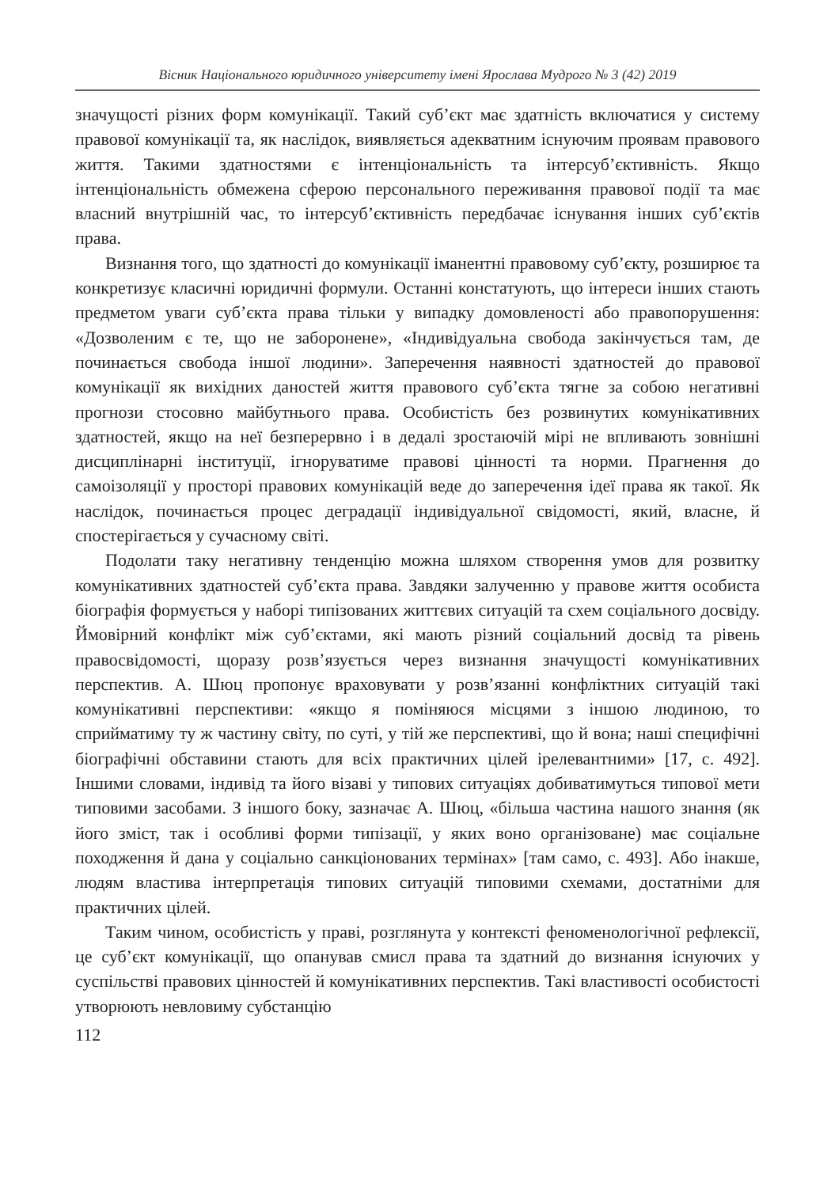Вісник Національного юридичного університету імені Ярослава Мудрого № 3 (42) 2019
значущості різних форм комунікації. Такий суб’єкт має здатність включатися у систему правової комунікації та, як наслідок, виявляється адекватним існуючим проявам правового життя. Такими здатностями є інтенціональність та інтерсуб’єктивність. Якщо інтенціональність обмежена сферою персонального переживання правової події та має власний внутрішній час, то інтерсуб’єктивність передбачає існування інших суб’єктів права.
Визнання того, що здатності до комунікації іманентні правовому суб’єкту, розширює та конкретизує класичні юридичні формули. Останні констатують, що інтереси інших стають предметом уваги суб’єкта права тільки у випадку домовленості або правопорушення: «Дозволеним є те, що не заборонене», «Індивідуальна свобода закінчується там, де починається свобода іншої людини». Заперечення наявності здатностей до правової комунікації як вихідних даностей життя правового суб’єкта тягне за собою негативні прогнози стосовно майбутнього права. Особистість без розвинутих комунікативних здатностей, якщо на неї безперервно і в дедалі зростаючій мірі не впливають зовнішні дисциплінарні інституції, ігноруватиме правові цінності та норми. Прагнення до самоізоляції у просторі правових комунікацій веде до заперечення ідеї права як такої. Як наслідок, починається процес деградації індивідуальної свідомості, який, власне, й спостерігається у сучасному світі.
Подолати таку негативну тенденцію можна шляхом створення умов для розвитку комунікативних здатностей суб’єкта права. Завдяки залученню у правове життя особиста біографія формується у наборі типізованих життєвих ситуацій та схем соціального досвіду. Ймовірний конфлікт між суб’єктами, які мають різний соціальний досвід та рівень правосвідомості, щоразу розв’язується через визнання значущості комунікативних перспектив. А. Шюц пропонує враховувати у розв’язанні конфліктних ситуацій такі комунікативні перспективи: «якщо я поміняюся місцями з іншою людиною, то сприйматиму ту ж частину світу, по суті, у тій же перспективі, що й вона; наші специфічні біографічні обставини стають для всіх практичних цілей ірелевантними» [17, с. 492]. Іншими словами, індивід та його візаві у типових ситуаціях добиватимуться типової мети типовими засобами. З іншого боку, зазначає А. Шюц, «більша частина нашого знання (як його зміст, так і особливі форми типізації, у яких воно організоване) має соціальне походження й дана у соціально санкціонованих термінах» [там само, с. 493]. Або інакше, людям властива інтерпретація типових ситуацій типовими схемами, достатніми для практичних цілей.
Таким чином, особистість у праві, розглянута у контексті феноменологічної рефлексії, це суб’єкт комунікації, що опанував смисл права та здатний до визнання існуючих у суспільстві правових цінностей й комунікативних перспектив. Такі властивості особистості утворюють невловиму субстанцію
112